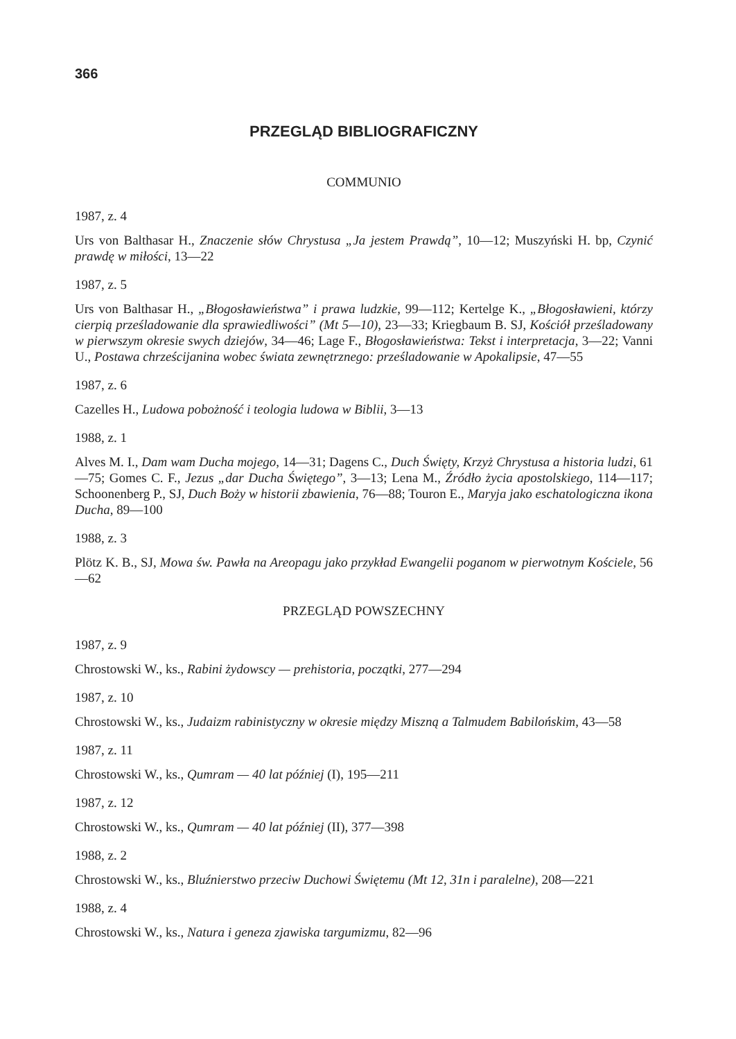366
PRZEGLĄD BIBLIOGRAFICZNY
COMMUNIO
1987, z. 4
Urs von Balthasar H., Znaczenie słów Chrystusa „Ja jestem Prawdą”, 10—12; Muszyński H. bp, Czynić prawdę w miłości, 13—22
1987, z. 5
Urs von Balthasar H., „Błogosławieństwa” i prawa ludzkie, 99—112; Kertelge K., „Błogosławieni, którzy cierpią prześladowanie dla sprawiedliwości” (Mt 5—10), 23—33; Kriegbaum B. SJ, Kościół prześladowany w pierwszym okresie swych dziejów, 34—46; Lage F., Błogosławieństwa: Tekst i interpretacja, 3—22; Vanni U., Postawa chrześcijanina wobec świata zewnętrznego: prześladowanie w Apokalipsie, 47—55
1987, z. 6
Cazelles H., Ludowa pobożność i teologia ludowa w Biblii, 3—13
1988, z. 1
Alves M. I., Dam wam Ducha mojego, 14—31; Dagens C., Duch Święty, Krzyż Chrystusa a historia ludzi, 61—75; Gomes C. F., Jezus „dar Ducha Świętego”, 3—13; Lena M., Źródło życia apostolskiego, 114—117; Schoonenberg P., SJ, Duch Boży w historii zbawienia, 76—88; Touron E., Maryja jako eschatologiczna ikona Ducha, 89—100
1988, z. 3
Plötz K. B., SJ, Mowa św. Pawła na Areopagu jako przykład Ewangelii poganom w pierwotnym Kościele, 56—62
PRZEGLĄD POWSZECHNY
1987, z. 9
Chrostowski W., ks., Rabini żydowscy — prehistoria, początki, 277—294
1987, z. 10
Chrostowski W., ks., Judaizm rabinistyczny w okresie między Miszną a Talmudem Babilońskim, 43—58
1987, z. 11
Chrostowski W., ks., Qumram — 40 lat później (I), 195—211
1987, z. 12
Chrostowski W., ks., Qumram — 40 lat później (II), 377—398
1988, z. 2
Chrostowski W., ks., Bluźnierstwo przeciw Duchowi Świętemu (Mt 12, 31n i paralelne), 208—221
1988, z. 4
Chrostowski W., ks., Natura i geneza zjawiska targumizmu, 82—96